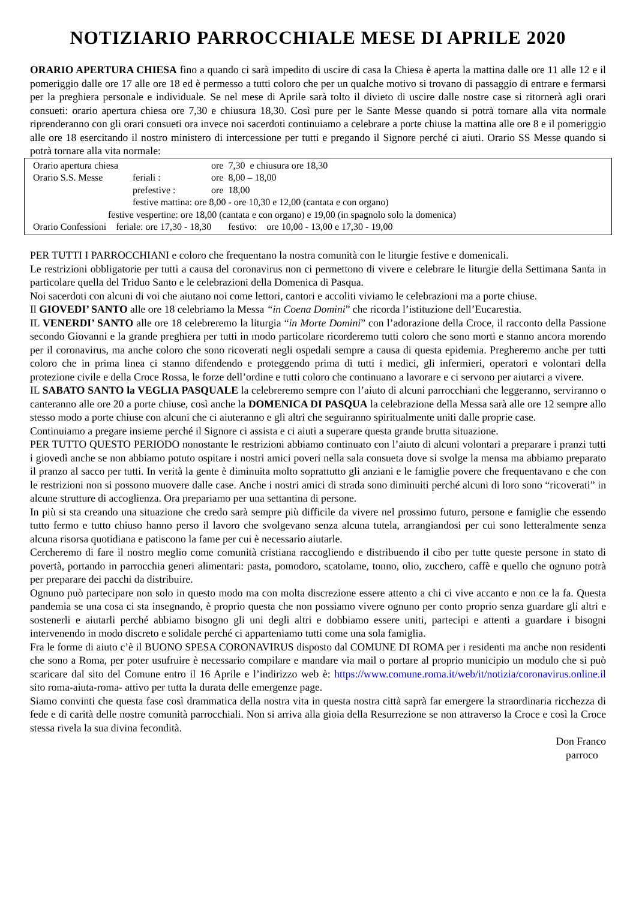NOTIZIARIO PARROCCHIALE MESE DI APRILE 2020
ORARIO APERTURA CHIESA fino a quando ci sarà impedito di uscire di casa la Chiesa è aperta la mattina dalle ore 11 alle 12 e il pomeriggio dalle ore 17 alle ore 18 ed è permesso a tutti coloro che per un qualche motivo si trovano di passaggio di entrare e fermarsi per la preghiera personale e individuale. Se nel mese di Aprile sarà tolto il divieto di uscire dalle nostre case si ritornerà agli orari consueti: orario apertura chiesa ore 7,30 e chiusura 18,30. Così pure per le Sante Messe quando si potrà tornare alla vita normale riprenderanno con gli orari consueti ora invece noi sacerdoti continuiamo a celebrare a porte chiuse la mattina alle ore 8 e il pomeriggio alle ore 18 esercitando il nostro ministero di intercessione per tutti e pregando il Signore perché ci aiuti. Orario SS Messe quando si potrà tornare alla vita normale:
| Orario apertura chiesa | | ore 7,30 e chiusura ore 18,30 |
| Orario S.S. Messe | feriali : | ore 8,00 – 18,00 |
| | prefestive : | ore 18,00 |
| | festive mattina: ore 8,00 - ore 10,30 e 12,00 (cantata e con organo) | |
| festive vespertine: ore 18,00 (cantata e con organo) e 19,00 (in spagnolo solo la domenica) | | |
| Orario Confessioni feriale: ore 17,30 - 18,30 festivo: ore 10,00 - 13,00 e 17,30 - 19,00 | | |
PER TUTTI I PARROCCHIANI e coloro che frequentano la nostra comunità con le liturgie festive e domenicali.
Le restrizioni obbligatorie per tutti a causa del coronavirus non ci permettono di vivere e celebrare le liturgie della Settimana Santa in particolare quella del Triduo Santo e le celebrazioni della Domenica di Pasqua.
Noi sacerdoti con alcuni di voi che aiutano noi come lettori, cantori e accoliti viviamo le celebrazioni ma a porte chiuse.
Il GIOVEDI’ SANTO alle ore 18 celebriamo la Messa “in Coena Domini” che ricorda l’istituzione dell’Eucarestia.
IL VENERDI’ SANTO alle ore 18 celebreremo la liturgia “in Morte Domini” con l’adorazione della Croce, il racconto della Passione secondo Giovanni e la grande preghiera per tutti in modo particolare ricorderemo tutti coloro che sono morti e stanno ancora morendo per il coronavirus, ma anche coloro che sono ricoverati negli ospedali sempre a causa di questa epidemia. Pregheremo anche per tutti coloro che in prima linea ci stanno difendendo e proteggendo prima di tutti i medici, gli infermieri, operatori e volontari della protezione civile e della Croce Rossa, le forze dell’ordine e tutti coloro che continuano a lavorare e ci servono per aiutarci a vivere.
IL SABATO SANTO la VEGLIA PASQUALE la celebreremo sempre con l’aiuto di alcuni parrocchiani che leggeranno, serviranno o canteranno alle ore 20 a porte chiuse, così anche la DOMENICA DI PASQUA la celebrazione della Messa sarà alle ore 12 sempre allo stesso modo a porte chiuse con alcuni che ci aiuteranno e gli altri che seguiranno spiritualmente uniti dalle proprie case.
Continuiamo a pregare insieme perché il Signore ci assista e ci aiuti a superare questa grande brutta situazione.
PER TUTTO QUESTO PERIODO nonostante le restrizioni abbiamo continuato con l’aiuto di alcuni volontari a preparare i pranzi tutti i giovedì anche se non abbiamo potuto ospitare i nostri amici poveri nella sala consueta dove si svolge la mensa ma abbiamo preparato il pranzo al sacco per tutti. In verità la gente è diminuita molto soprattutto gli anziani e le famiglie povere che frequentavano e che con le restrizioni non si possono muovere dalle case. Anche i nostri amici di strada sono diminuiti perché alcuni di loro sono “ricoverati” in alcune strutture di accoglienza. Ora prepariamo per una settantina di persone.
In più si sta creando una situazione che credo sarà sempre più difficile da vivere nel prossimo futuro, persone e famiglie che essendo tutto fermo e tutto chiuso hanno perso il lavoro che svolgevano senza alcuna tutela, arrangiandosi per cui sono letteralmente senza alcuna risorsa quotidiana e patiscono la fame per cui è necessario aiutarle.
Cercheremo di fare il nostro meglio come comunità cristiana raccogliendo e distribuendo il cibo per tutte queste persone in stato di povertà, portando in parrocchia generi alimentari: pasta, pomodoro, scatolame, tonno, olio, zucchero, caffè e quello che ognuno potrà per preparare dei pacchi da distribuire.
Ognuno può partecipare non solo in questo modo ma con molta discrezione essere attento a chi ci vive accanto e non ce la fa. Questa pandemia se una cosa ci sta insegnando, è proprio questa che non possiamo vivere ognuno per conto proprio senza guardare gli altri e sostenerli e aiutarli perché abbiamo bisogno gli uni degli altri e dobbiamo essere uniti, partecipi e attenti a guardare i bisogni intervenendo in modo discreto e solidale perché ci apparteniamo tutti come una sola famiglia.
Fra le forme di aiuto c’è il BUONO SPESA CORONAVIRUS disposto dal COMUNE DI ROMA per i residenti ma anche non residenti che sono a Roma, per poter usufruire è necessario compilare e mandare via mail o portare al proprio municipio un modulo che si può scaricare dal sito del Comune entro il 16 Aprile e l’indirizzo web è: https://www.comune.roma.it/web/it/notizia/coronavirus.online.il sito roma-aiuta-roma- attivo per tutta la durata delle emergenze page.
Siamo convinti che questa fase così drammatica della nostra vita in questa nostra città saprà far emergere la straordinaria ricchezza di fede e di carità delle nostre comunità parrocchiali. Non si arriva alla gioia della Resurrezione se non attraverso la Croce e così la Croce stessa rivela la sua divina fecondità.
Don Franco
parroco